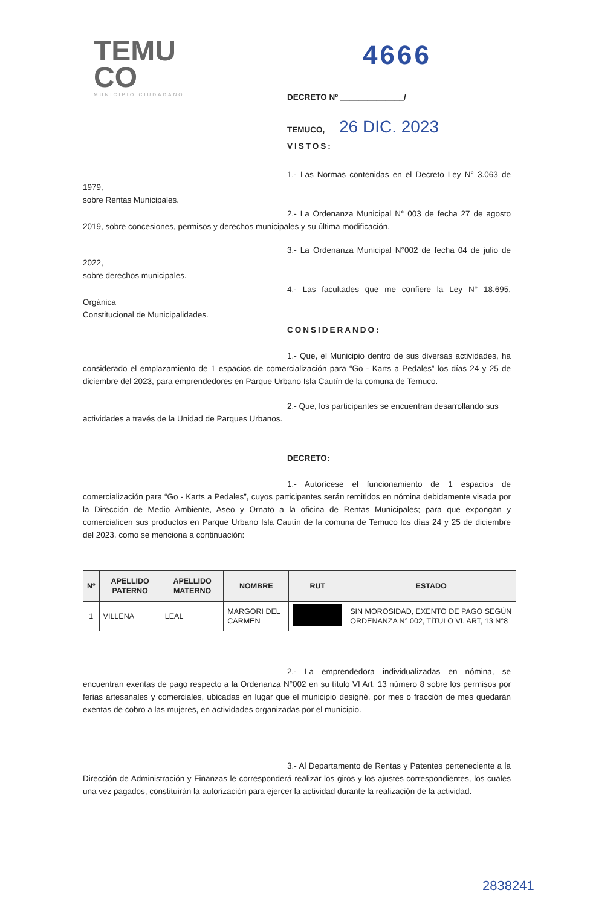TEMU
CO
MUNICIPIO CIUDADANO
4666
DECRETO Nº ______________/
TEMUCO, 26 DIC. 2023
VISTOS:
1.- Las Normas contenidas en el Decreto Ley N° 3.063 de 1979,
sobre Rentas Municipales.
2.- La Ordenanza Municipal N° 003 de fecha 27 de agosto 2019, sobre concesiones, permisos y derechos municipales y su última modificación.
3.- La Ordenanza Municipal N°002 de fecha 04 de julio de 2022,
sobre derechos municipales.
4.- Las facultades que me confiere la Ley N° 18.695, Orgánica
Constitucional de Municipalidades.
CONSIDERANDO:
1.- Que, el Municipio dentro de sus diversas actividades, ha considerado el emplazamiento de 1 espacios de comercialización para “Go - Karts a Pedales” los días 24 y 25 de diciembre del 2023, para emprendedores en Parque Urbano Isla Cautín de la comuna de Temuco.
2.- Que, los participantes se encuentran desarrollando sus
actividades a través de la Unidad de Parques Urbanos.
DECRETO:
1.- Autorícese el funcionamiento de 1 espacios de comercialización para “Go - Karts a Pedales”, cuyos participantes serán remitidos en nómina debidamente visada por la Dirección de Medio Ambiente, Aseo y Ornato a la oficina de Rentas Municipales; para que expongan y comercialicen sus productos en Parque Urbano Isla Cautín de la comuna de Temuco los días 24 y 25 de diciembre del 2023, como se menciona a continuación:
| Nº | APELLIDO PATERNO | APELLIDO MATERNO | NOMBRE | RUT | ESTADO |
| --- | --- | --- | --- | --- | --- |
| 1 | VILLENA | LEAL | MARGORI DEL CARMEN | | SIN MOROSIDAD, EXENTO DE PAGO SEGÚN ORDENANZA N° 002, TÍTULO VI. ART, 13 N°8 |
2.- La emprendedora individualizadas en nómina, se encuentran exentas de pago respecto a la Ordenanza N°002 en su título VI Art. 13 número 8 sobre los permisos por ferias artesanales y comerciales, ubicadas en lugar que el municipio designé, por mes o fracción de mes quedarán exentas de cobro a las mujeres, en actividades organizadas por el municipio.
3.- Al Departamento de Rentas y Patentes perteneciente a la Dirección de Administración y Finanzas le corresponderá realizar los giros y los ajustes correspondientes, los cuales una vez pagados, constituirán la autorización para ejercer la actividad durante la realización de la actividad.
2838241